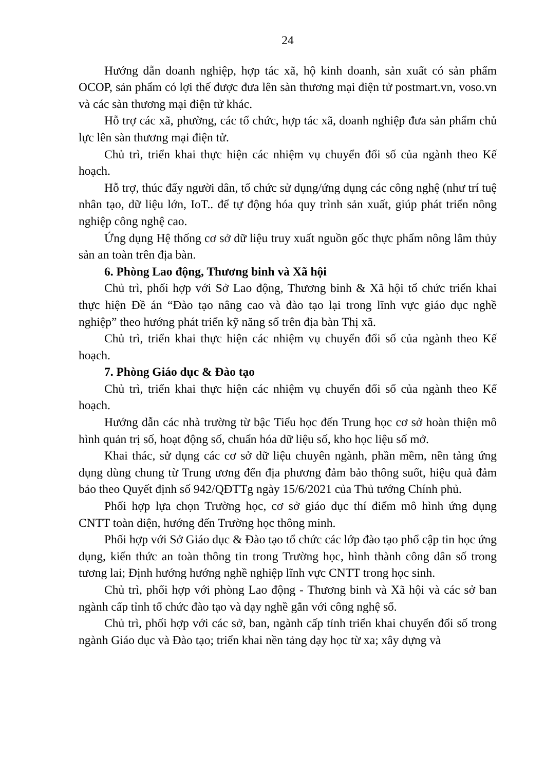24
Hướng dẫn doanh nghiệp, hợp tác xã, hộ kinh doanh, sản xuất có sản phẩm OCOP, sản phẩm có lợi thế được đưa lên sàn thương mại điện tử postmart.vn, voso.vn và các sàn thương mại điện tử khác.
Hỗ trợ các xã, phường, các tổ chức, hợp tác xã, doanh nghiệp đưa sản phẩm chủ lực lên sàn thương mại điện tử.
Chủ trì, triển khai thực hiện các nhiệm vụ chuyển đổi số của ngành theo Kế hoạch.
Hỗ trợ, thúc đẩy người dân, tổ chức sử dụng/ứng dụng các công nghệ (như trí tuệ nhân tạo, dữ liệu lớn, IoT.. để tự động hóa quy trình sản xuất, giúp phát triển nông nghiệp công nghệ cao.
Ứng dụng Hệ thống cơ sở dữ liệu truy xuất nguồn gốc thực phẩm nông lâm thủy sản an toàn trên địa bàn.
6. Phòng Lao động, Thương binh và Xã hội
Chủ trì, phối hợp với Sở Lao động, Thương binh & Xã hội tổ chức triển khai thực hiện Đề án “Đào tạo nâng cao và đào tạo lại trong lĩnh vực giáo dục nghề nghiệp” theo hướng phát triển kỹ năng số trên địa bàn Thị xã.
Chủ trì, triển khai thực hiện các nhiệm vụ chuyển đổi số của ngành theo Kế hoạch.
7. Phòng Giáo dục & Đào tạo
Chủ trì, triển khai thực hiện các nhiệm vụ chuyển đổi số của ngành theo Kế hoạch.
Hướng dẫn các nhà trường từ bậc Tiểu học đến Trung học cơ sở hoàn thiện mô hình quản trị số, hoạt động số, chuẩn hóa dữ liệu số, kho học liệu số mở.
Khai thác, sử dụng các cơ sở dữ liệu chuyên ngành, phần mềm, nền tảng ứng dụng dùng chung từ Trung ương đến địa phương đảm bảo thông suốt, hiệu quả đảm bảo theo Quyết định số 942/QĐTTg ngày 15/6/2021 của Thủ tướng Chính phủ.
Phối hợp lựa chọn Trường học, cơ sở giáo dục thí điểm mô hình ứng dụng CNTT toàn diện, hướng đến Trường học thông minh.
Phối hợp với Sở Giáo dục & Đào tạo tổ chức các lớp đào tạo phổ cập tin học ứng dụng, kiến thức an toàn thông tin trong Trường học, hình thành công dân số trong tương lai; Định hướng hướng nghề nghiệp lĩnh vực CNTT trong học sinh.
Chủ trì, phối hợp với phòng Lao động - Thương binh và Xã hội và các sở ban ngành cấp tỉnh tổ chức đào tạo và dạy nghề gắn với công nghệ số.
Chủ trì, phối hợp với các sở, ban, ngành cấp tỉnh triển khai chuyển đổi số trong ngành Giáo dục và Đào tạo; triển khai nền tảng dạy học từ xa; xây dựng và